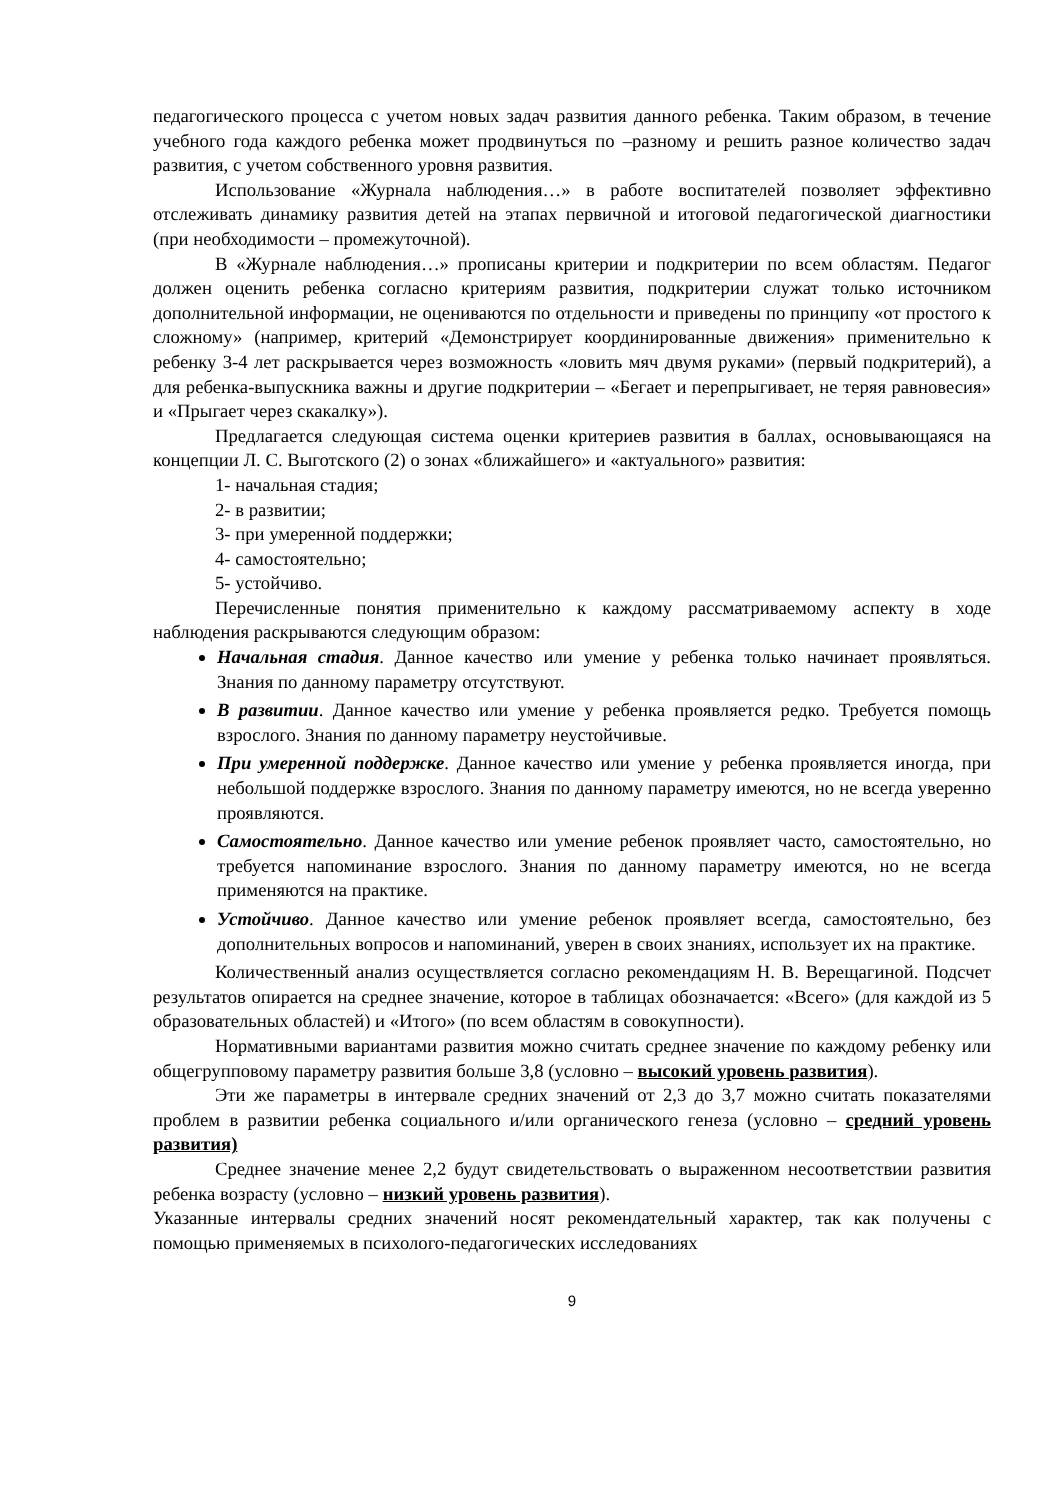педагогического процесса с учетом новых задач развития данного ребенка. Таким образом, в течение учебного года каждого ребенка может продвинуться по –разному и решить разное количество задач развития, с учетом собственного уровня развития.
Использование «Журнала наблюдения…» в работе воспитателей позволяет эффективно отслеживать динамику развития детей на этапах первичной и итоговой педагогической диагностики (при необходимости – промежуточной).
В «Журнале наблюдения…» прописаны критерии и подкритерии по всем областям. Педагог должен оценить ребенка согласно критериям развития, подкритерии служат только источником дополнительной информации, не оцениваются по отдельности и приведены по принципу «от простого к сложному» (например, критерий «Демонстрирует координированные движения» применительно к ребенку 3-4 лет раскрывается через возможность «ловить мяч двумя руками» (первый подкритерий), а для ребенка-выпускника важны и другие подкритерии – «Бегает и перепрыгивает, не теряя равновесия» и «Прыгает через скакалку»).
Предлагается следующая система оценки критериев развития в баллах, основывающаяся на концепции Л. С. Выготского (2) о зонах «ближайшего» и «актуального» развития:
1- начальная стадия;
2- в развитии;
3- при умеренной поддержки;
4- самостоятельно;
5- устойчиво.
Перечисленные понятия применительно к каждому рассматриваемому аспекту в ходе наблюдения раскрываются следующим образом:
Начальная стадия. Данное качество или умение у ребенка только начинает проявляться. Знания по данному параметру отсутствуют.
В развитии. Данное качество или умение у ребенка проявляется редко. Требуется помощь взрослого. Знания по данному параметру неустойчивые.
При умеренной поддержке. Данное качество или умение у ребенка проявляется иногда, при небольшой поддержке взрослого. Знания по данному параметру имеются, но не всегда уверенно проявляются.
Самостоятельно. Данное качество или умение ребенок проявляет часто, самостоятельно, но требуется напоминание взрослого. Знания по данному параметру имеются, но не всегда применяются на практике.
Устойчиво. Данное качество или умение ребенок проявляет всегда, самостоятельно, без дополнительных вопросов и напоминаний, уверен в своих знаниях, использует их на практике.
Количественный анализ осуществляется согласно рекомендациям Н. В. Верещагиной. Подсчет результатов опирается на среднее значение, которое в таблицах обозначается: «Всего» (для каждой из 5 образовательных областей) и «Итого» (по всем областям в совокупности).
Нормативными вариантами развития можно считать среднее значение по каждому ребенку или общегрупповому параметру развития больше 3,8 (условно – высокий уровень развития).
Эти же параметры в интервале средних значений от 2,3 до 3,7 можно считать показателями проблем в развитии ребенка социального и/или органического генеза (условно – средний уровень развития)
Среднее значение менее 2,2 будут свидетельствовать о выраженном несоответствии развития ребенка возрасту (условно – низкий уровень развития).
Указанные интервалы средних значений носят рекомендательный характер, так как получены с помощью применяемых в психолого-педагогических исследованиях
9